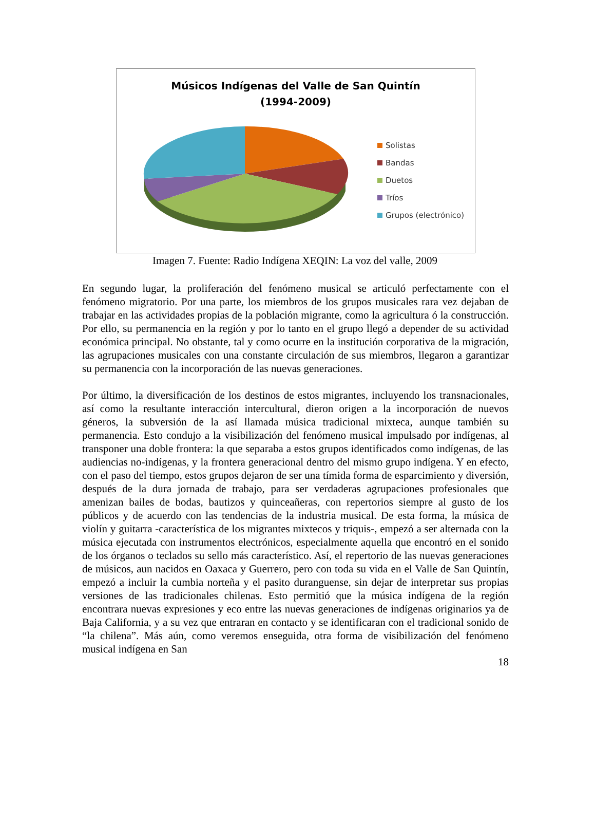Músicos Indígenas del Valle de San Quintín
(1994-2009)
Solistas
Bandas
Duetos
Tríos
Grupos (electrónico)
Imagen 7. Fuente: Radio Indígena XEQIN: La voz del valle, 2009
En segundo lugar, la proliferación del fenómeno musical se articuló perfectamente con el fenómeno migratorio. Por una parte, los miembros de los grupos musicales rara vez dejaban de trabajar en las actividades propias de la población migrante, como la agricultura ó la construcción. Por ello, su permanencia en la región y por lo tanto en el grupo llegó a depender de su actividad económica principal. No obstante, tal y como ocurre en la institución corporativa de la migración, las agrupaciones musicales con una constante circulación de sus miembros, llegaron a garantizar su permanencia con la incorporación de las nuevas generaciones.
Por último, la diversificación de los destinos de estos migrantes, incluyendo los transnacionales, así como la resultante interacción intercultural, dieron origen a la incorporación de nuevos géneros, la subversión de la así llamada música tradicional mixteca, aunque también su permanencia. Esto condujo a la visibilización del fenómeno musical impulsado por indígenas, al transponer una doble frontera: la que separaba a estos grupos identificados como indígenas, de las audiencias no-indígenas, y la frontera generacional dentro del mismo grupo indígena. Y en efecto, con el paso del tiempo, estos grupos dejaron de ser una tímida forma de esparcimiento y diversión, después de la dura jornada de trabajo, para ser verdaderas agrupaciones profesionales que amenizan bailes de bodas, bautizos y quinceañeras, con repertorios siempre al gusto de los públicos y de acuerdo con las tendencias de la industria musical. De esta forma, la música de violín y guitarra -característica de los migrantes mixtecos y triquis-, empezó a ser alternada con la música ejecutada con instrumentos electrónicos, especialmente aquella que encontró en el sonido de los órganos o teclados su sello más característico. Así, el repertorio de las nuevas generaciones de músicos, aun nacidos en Oaxaca y Guerrero, pero con toda su vida en el Valle de San Quintín, empezó a incluir la cumbia norteña y el pasito duranguense, sin dejar de interpretar sus propias versiones de las tradicionales chilenas. Esto permitió que la música indígena de la región encontrara nuevas expresiones y eco entre las nuevas generaciones de indígenas originarios ya de Baja California, y a su vez que entraran en contacto y se identificaran con el tradicional sonido de “la chilena”. Más aún, como veremos enseguida, otra forma de visibilización del fenómeno musical indígena en San
18